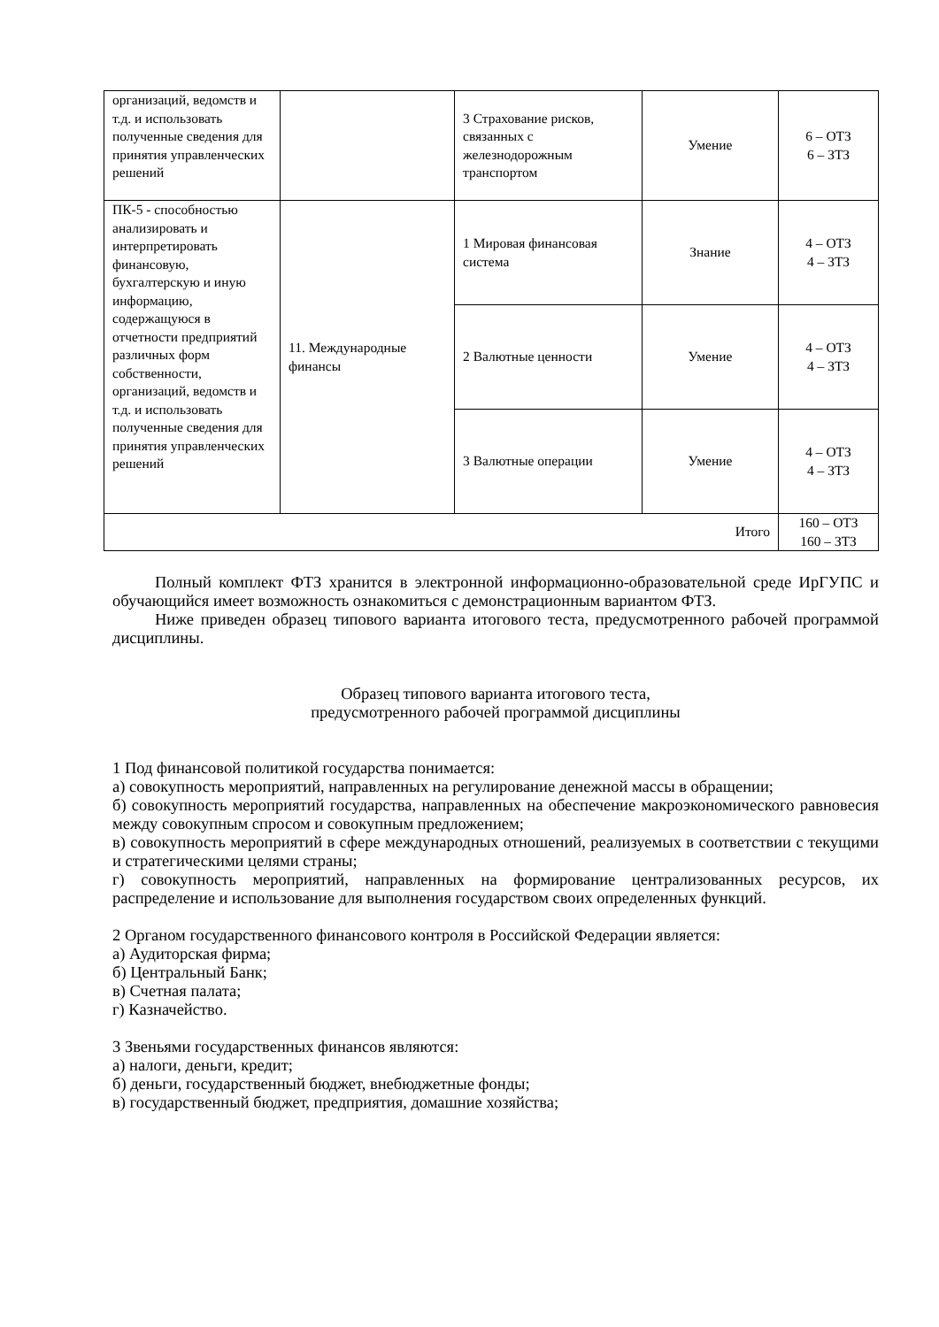| организаций, ведомств и т.д. и использовать полученные сведения для принятия управленческих решений | | 3 Страхование рисков, связанных с железнодорожным транспортом | Умение | 6 – ОТЗ 6 – ЗТЗ |
| ПК-5 - способностью анализировать и интерпретировать финансовую, бухгалтерскую и иную информацию, содержащуюся в отчетности предприятий различных форм собственности, организаций, ведомств и т.д. и использовать полученные сведения для принятия управленческих решений | 11. Международные финансы | 1 Мировая финансовая система | Знание | 4 – ОТЗ 4 – ЗТЗ |
| | | 2 Валютные ценности | Умение | 4 – ОТЗ 4 – ЗТЗ |
| | | 3 Валютные операции | Умение | 4 – ОТЗ 4 – ЗТЗ |
| Итого | | | | 160 – ОТЗ 160 – ЗТЗ |
Полный комплект ФТЗ хранится в электронной информационно-образовательной среде ИрГУПС и обучающийся имеет возможность ознакомиться с демонстрационным вариантом ФТЗ.
Ниже приведен образец типового варианта итогового теста, предусмотренного рабочей программой дисциплины.
Образец типового варианта итогового теста,
предусмотренного рабочей программой дисциплины
1 Под финансовой политикой государства понимается:
а) совокупность мероприятий, направленных на регулирование денежной массы в обращении;
б) совокупность мероприятий государства, направленных на обеспечение макроэкономического равновесия между совокупным спросом и совокупным предложением;
в) совокупность мероприятий в сфере международных отношений, реализуемых в соответствии с текущими и стратегическими целями страны;
г) совокупность мероприятий, направленных на формирование централизованных ресурсов, их распределение и использование для выполнения государством своих определенных функций.
2 Органом государственного финансового контроля в Российской Федерации является:
а) Аудиторская фирма;
б) Центральный Банк;
в) Счетная палата;
г) Казначейство.
3 Звеньями государственных финансов являются:
а) налоги, деньги, кредит;
б) деньги, государственный бюджет, внебюджетные фонды;
в) государственный бюджет, предприятия, домашние хозяйства;